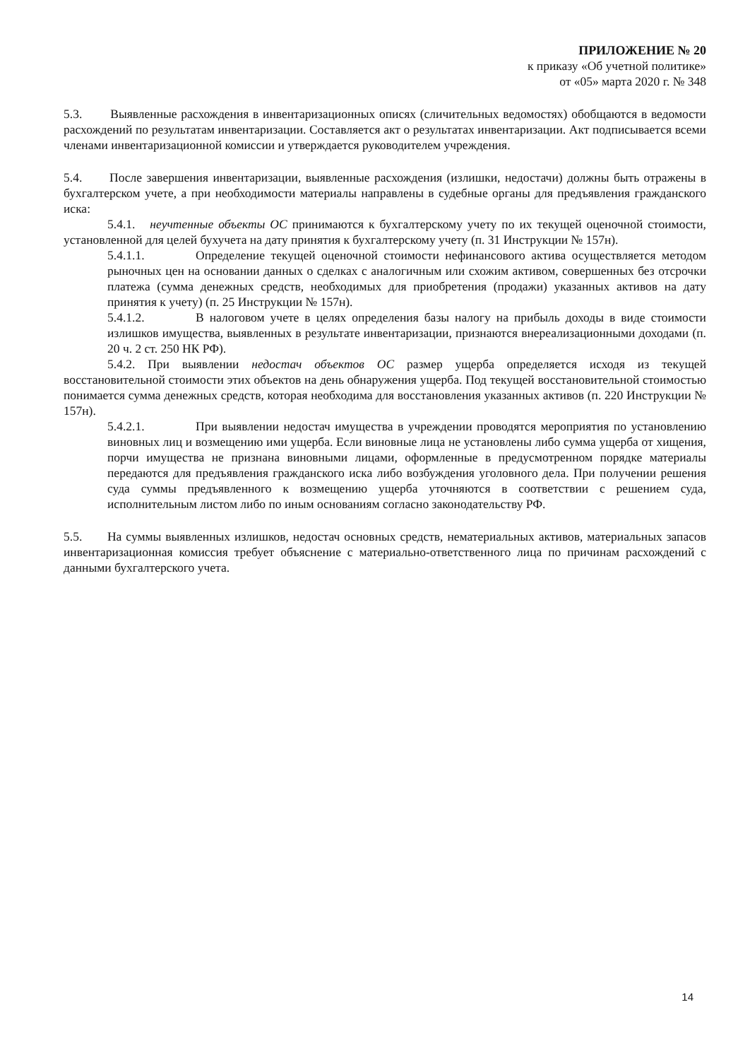ПРИЛОЖЕНИЕ № 20
к приказу «Об учетной политике»
от «05» марта 2020 г. № 348
5.3. Выявленные расхождения в инвентаризационных описях (сличительных ведомостях) обобщаются в ведомости расхождений по результатам инвентаризации. Составляется акт о результатах инвентаризации. Акт подписывается всеми членами инвентаризационной комиссии и утверждается руководителем учреждения.
5.4. После завершения инвентаризации, выявленные расхождения (излишки, недостачи) должны быть отражены в бухгалтерском учете, а при необходимости материалы направлены в судебные органы для предъявления гражданского иска:
5.4.1. неучтенные объекты ОС принимаются к бухгалтерскому учету по их текущей оценочной стоимости, установленной для целей бухучета на дату принятия к бухгалтерскому учету (п. 31 Инструкции № 157н).
5.4.1.1. Определение текущей оценочной стоимости нефинансового актива осуществляется методом рыночных цен на основании данных о сделках с аналогичным или схожим активом, совершенных без отсрочки платежа (сумма денежных средств, необходимых для приобретения (продажи) указанных активов на дату принятия к учету) (п. 25 Инструкции № 157н).
5.4.1.2. В налоговом учете в целях определения базы налогу на прибыль доходы в виде стоимости излишков имущества, выявленных в результате инвентаризации, признаются внереализационными доходами (п. 20 ч. 2 ст. 250 НК РФ).
5.4.2. При выявлении недостач объектов ОС размер ущерба определяется исходя из текущей восстановительной стоимости этих объектов на день обнаружения ущерба. Под текущей восстановительной стоимостью понимается сумма денежных средств, которая необходима для восстановления указанных активов (п. 220 Инструкции № 157н).
5.4.2.1. При выявлении недостач имущества в учреждении проводятся мероприятия по установлению виновных лиц и возмещению ими ущерба. Если виновные лица не установлены либо сумма ущерба от хищения, порчи имущества не признана виновными лицами, оформленные в предусмотренном порядке материалы передаются для предъявления гражданского иска либо возбуждения уголовного дела. При получении решения суда суммы предъявленного к возмещению ущерба уточняются в соответствии с решением суда, исполнительным листом либо по иным основаниям согласно законодательству РФ.
5.5. На суммы выявленных излишков, недостач основных средств, нематериальных активов, материальных запасов инвентаризационная комиссия требует объяснение с материально-ответственного лица по причинам расхождений с данными бухгалтерского учета.
14